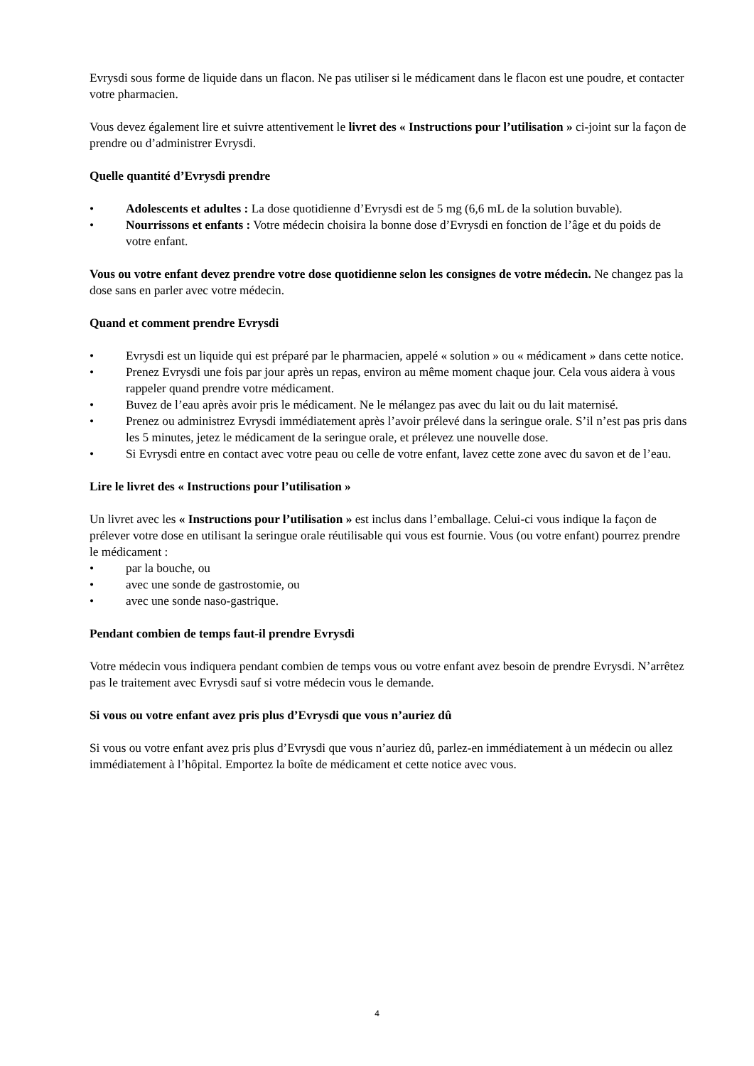Evrysdi sous forme de liquide dans un flacon. Ne pas utiliser si le médicament dans le flacon est une poudre, et contacter votre pharmacien.
Vous devez également lire et suivre attentivement le livret des « Instructions pour l’utilisation » ci-joint sur la façon de prendre ou d’administrer Evrysdi.
Quelle quantité d’Evrysdi prendre
• Adolescents et adultes : La dose quotidienne d’Evrysdi est de 5 mg (6,6 mL de la solution buvable).
• Nourrissons et enfants : Votre médecin choisira la bonne dose d’Evrysdi en fonction de l’âge et du poids de votre enfant.
Vous ou votre enfant devez prendre votre dose quotidienne selon les consignes de votre médecin. Ne changez pas la dose sans en parler avec votre médecin.
Quand et comment prendre Evrysdi
• Evrysdi est un liquide qui est préparé par le pharmacien, appelé « solution » ou « médicament » dans cette notice.
• Prenez Evrysdi une fois par jour après un repas, environ au même moment chaque jour. Cela vous aidera à vous rappeler quand prendre votre médicament.
• Buvez de l’eau après avoir pris le médicament. Ne le mélangez pas avec du lait ou du lait maternisé.
• Prenez ou administrez Evrysdi immédiatement après l’avoir prélevé dans la seringue orale. S’il n’est pas pris dans les 5 minutes, jetez le médicament de la seringue orale, et prélevez une nouvelle dose.
• Si Evrysdi entre en contact avec votre peau ou celle de votre enfant, lavez cette zone avec du savon et de l’eau.
Lire le livret des « Instructions pour l’utilisation »
Un livret avec les « Instructions pour l’utilisation » est inclus dans l’emballage. Celui-ci vous indique la façon de prélever votre dose en utilisant la seringue orale réutilisable qui vous est fournie. Vous (ou votre enfant) pourrez prendre le médicament :
• par la bouche, ou
• avec une sonde de gastrostomie, ou
• avec une sonde naso-gastrique.
Pendant combien de temps faut-il prendre Evrysdi
Votre médecin vous indiquera pendant combien de temps vous ou votre enfant avez besoin de prendre Evrysdi. N’arrêtez pas le traitement avec Evrysdi sauf si votre médecin vous le demande.
Si vous ou votre enfant avez pris plus d’Evrysdi que vous n’auriez dû
Si vous ou votre enfant avez pris plus d’Evrysdi que vous n’auriez dû, parlez-en immédiatement à un médecin ou allez immédiatement à l’hôpital. Emportez la boîte de médicament et cette notice avec vous.
4